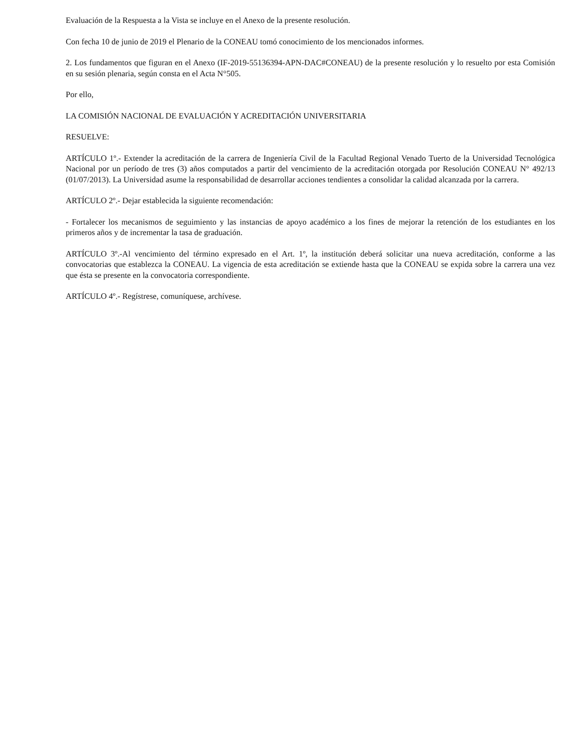Evaluación de la Respuesta a la Vista se incluye en el Anexo de la presente resolución.
Con fecha 10 de junio de 2019 el Plenario de la CONEAU tomó conocimiento de los mencionados informes.
2. Los fundamentos que figuran en el Anexo (IF-2019-55136394-APN-DAC#CONEAU) de la presente resolución y lo resuelto por esta Comisión en su sesión plenaria, según consta en el Acta N°505.
Por ello,
LA COMISIÓN NACIONAL DE EVALUACIÓN Y ACREDITACIÓN UNIVERSITARIA
RESUELVE:
ARTÍCULO 1º.- Extender la acreditación de la carrera de Ingeniería Civil de la Facultad Regional Venado Tuerto de la Universidad Tecnológica Nacional por un período de tres (3) años computados a partir del vencimiento de la acreditación otorgada por Resolución CONEAU N° 492/13 (01/07/2013). La Universidad asume la responsabilidad de desarrollar acciones tendientes a consolidar la calidad alcanzada por la carrera.
ARTÍCULO 2º.- Dejar establecida la siguiente recomendación:
- Fortalecer los mecanismos de seguimiento y las instancias de apoyo académico a los fines de mejorar la retención de los estudiantes en los primeros años y de incrementar la tasa de graduación.
ARTÍCULO 3º.-Al vencimiento del término expresado en el Art. 1º, la institución deberá solicitar una nueva acreditación, conforme a las convocatorias que establezca la CONEAU. La vigencia de esta acreditación se extiende hasta que la CONEAU se expida sobre la carrera una vez que ésta se presente en la convocatoria correspondiente.
ARTÍCULO 4º.- Regístrese, comuníquese, archívese.